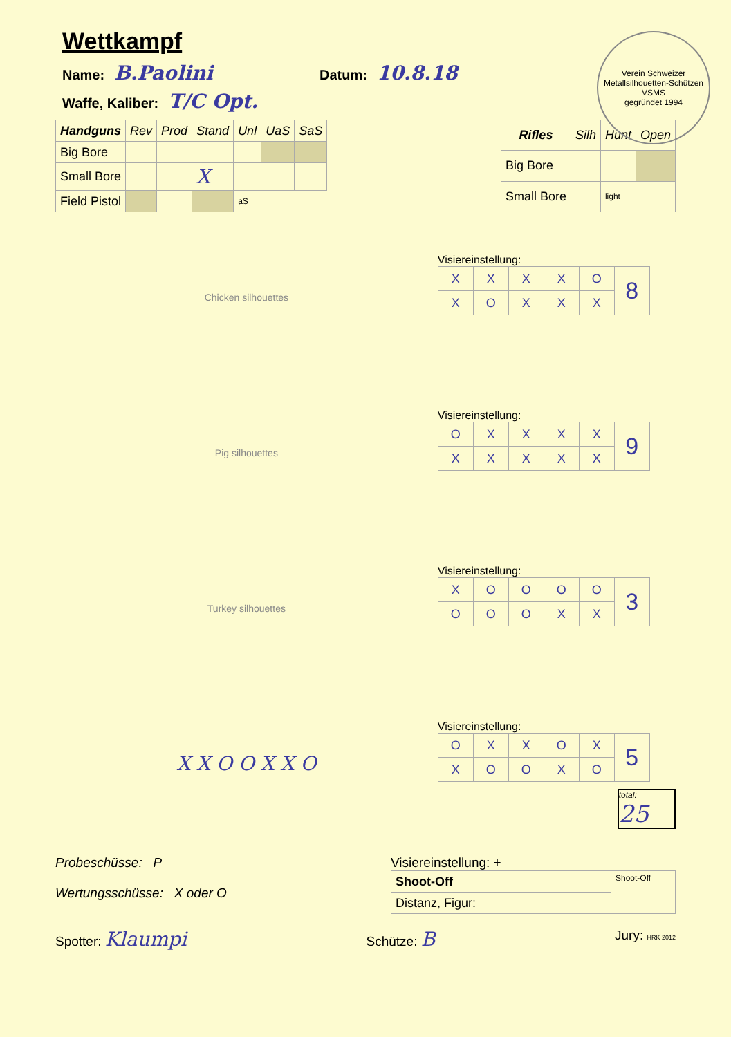Verein Schweizer Metallsilhouetten-Schützen
VSMS
gegründet 1994
Wettkampf
Name: B.Paolini Datum: 10.8.18
Waffe, Kaliber: T/C Opt.
| Handguns | Rev | Prod | Stand | Unl | UaS | SaS |
| --- | --- | --- | --- | --- | --- | --- |
| Big Bore | | | | | | |
| Small Bore | | | X | | | |
| Field Pistol | | | | aS | | |
| Rifles | Silh | Hunt | Open |
| --- | --- | --- | --- |
| Big Bore | | | |
| Small Bore | | light | |
Chicken silhouettes
Visiereinstellung:
| X | X | X | X | O | 8 |
| X | O | X | X | X | |
Pig silhouettes
Visiereinstellung:
| O | X | X | X | X | 9 |
| X | X | X | X | X | |
Turkey silhouettes
Visiereinstellung:
| X | O | O | O | O | 3 |
| O | O | O | X | X | |
X X O O X X O
Visiereinstellung:
| O | X | X | O | X | 5 |
| X | O | O | X | O | |
total:
25
Probeschüsse: P
Wertungsschüsse: X oder O
Visiereinstellung: +
| Shoot-Off | | | | | | Shoot-Off |
| Distanz, Figur: | | | | | | |
Spotter: Klaumpi Schütze: B Jury: HRK 2012